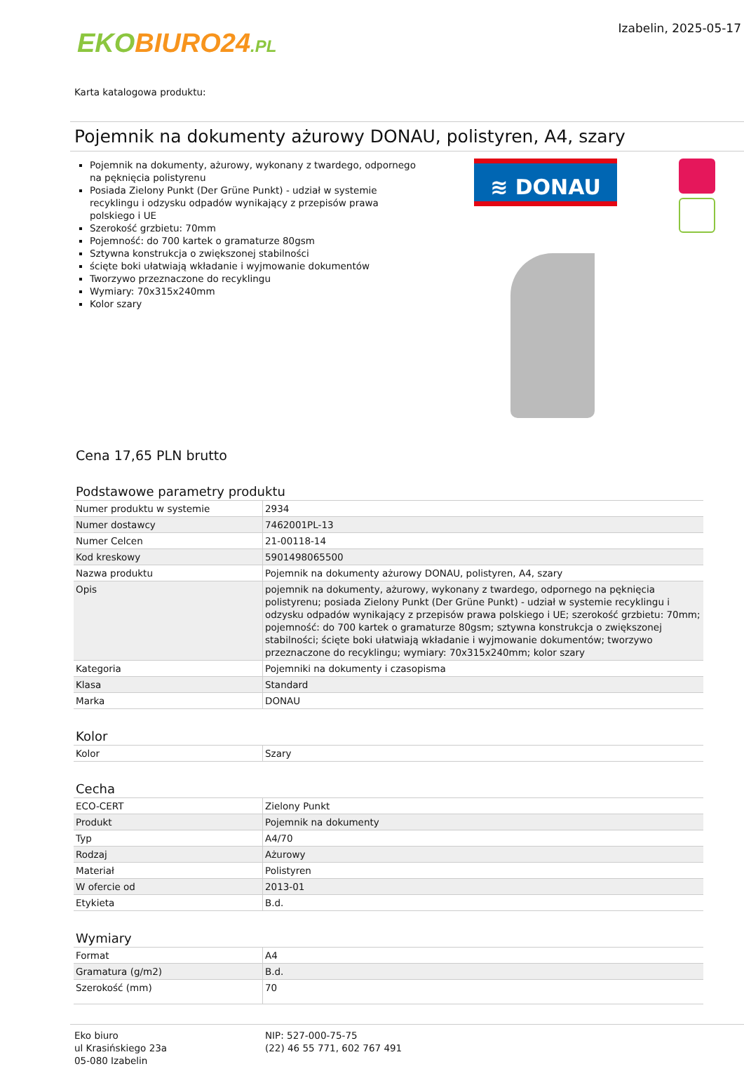EKO BIURO24.PL
Izabelin, 2025-05-17
Karta katalogowa produktu:
Pojemnik na dokumenty ażurowy DONAU, polistyren, A4, szary
Pojemnik na dokumenty, ażurowy, wykonany z twardego, odpornego na pęknięcia polistyrenu
Posiada Zielony Punkt (Der Grüne Punkt) - udział w systemie recyklingu i odzysku odpadów wynikający z przepisów prawa polskiego i UE
Szerokość grzbietu: 70mm
Pojemność: do 700 kartek o gramaturze 80gsm
Sztywna konstrukcja o zwiększonej stabilności
ścięte boki ułatwiają wkładanie i wyjmowanie dokumentów
Tworzywo przeznaczone do recyklingu
Wymiary: 70x315x240mm
Kolor szary
≋ DONAU
Cena 17,65 PLN brutto
Podstawowe parametry produktu
| Numer produktu w systemie | 2934 |
| Numer dostawcy | 7462001PL-13 |
| Numer Celcen | 21-00118-14 |
| Kod kreskowy | 5901498065500 |
| Nazwa produktu | Pojemnik na dokumenty ażurowy DONAU, polistyren, A4, szary |
| Opis | pojemnik na dokumenty, ażurowy, wykonany z twardego, odpornego na pęknięcia polistyrenu; posiada Zielony Punkt (Der Grüne Punkt) - udział w systemie recyklingu i odzysku odpadów wynikający z przepisów prawa polskiego i UE; szerokość grzbietu: 70mm; pojemność: do 700 kartek o gramaturze 80gsm; sztywna konstrukcja o zwiększonej stabilności; ścięte boki ułatwiają wkładanie i wyjmowanie dokumentów; tworzywo przeznaczone do recyklingu; wymiary: 70x315x240mm; kolor szary |
| Kategoria | Pojemniki na dokumenty i czasopisma |
| Klasa | Standard |
| Marka | DONAU |
Kolor
| Kolor | Szary |
Cecha
| ECO-CERT | Zielony Punkt |
| Produkt | Pojemnik na dokumenty |
| Typ | A4/70 |
| Rodzaj | Ażurowy |
| Materiał | Polistyren |
| W ofercie od | 2013-01 |
| Etykieta | B.d. |
Wymiary
| Format | A4 |
| Gramatura (g/m2) | B.d. |
| Szerokość (mm) | 70 |
Eko biuro
ul Krasińskiego 23a
05-080 Izabelin
NIP: 527-000-75-75
(22) 46 55 771, 602 767 491